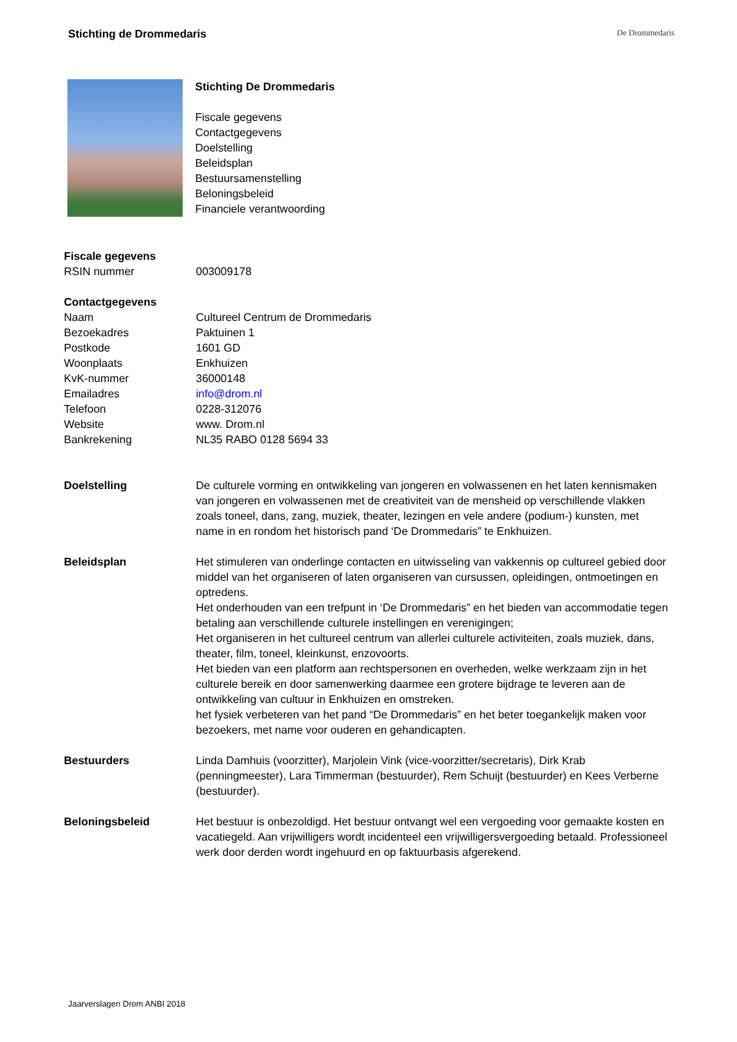Stichting de Drommedaris De Drommedaris
Stichting De Drommedaris
Fiscale gegevens
Contactgegevens
Doelstelling
Beleidsplan
Bestuursamenstelling
Beloningsbeleid
Financiele verantwoording
| Fiscale gegevens | |
| RSIN nummer | 003009178 |
| Contactgegevens | |
| Naam | Cultureel Centrum de Drommedaris |
| Bezoekadres | Paktuinen 1 |
| Postkode | 1601 GD |
| Woonplaats | Enkhuizen |
| KvK-nummer | 36000148 |
| Emailadres | info@drom.nl |
| Telefoon | 0228-312076 |
| Website | www. Drom.nl |
| Bankrekening | NL35 RABO 0128 5694 33 |
| Doelstelling | De culturele vorming en ontwikkeling van jongeren en volwassenen en het laten kennismaken van jongeren en volwassenen met de creativiteit van de mensheid op verschillende vlakken zoals toneel, dans, zang, muziek, theater, lezingen en vele andere (podium-) kunsten, met name in en rondom het historisch pand ‘De Drommedaris” te Enkhuizen. |
| Beleidsplan | Het stimuleren van onderlinge contacten en uitwisseling van vakkennis op cultureel gebied door middel van het organiseren of laten organiseren van cursussen, opleidingen, ontmoetingen en optredens. Het onderhouden van een trefpunt in ‘De Drommedaris” en het bieden van accommodatie tegen betaling aan verschillende culturele instellingen en verenigingen; Het organiseren in het cultureel centrum van allerlei culturele activiteiten, zoals muziek, dans, theater, film, toneel, kleinkunst, enzovoorts. Het bieden van een platform aan rechtspersonen en overheden, welke werkzaam zijn in het culturele bereik en door samenwerking daarmee een grotere bijdrage te leveren aan de ontwikkeling van cultuur in Enkhuizen en omstreken. het fysiek verbeteren van het pand “De Drommedaris” en het beter toegankelijk maken voor bezoekers, met name voor ouderen en gehandicapten. |
| Bestuurders | Linda Damhuis (voorzitter), Marjolein Vink (vice-voorzitter/secretaris), Dirk Krab (penningmeester), Lara Timmerman (bestuurder), Rem Schuijt (bestuurder) en Kees Verberne (bestuurder). |
| Beloningsbeleid | Het bestuur is onbezoldigd. Het bestuur ontvangt wel een vergoeding voor gemaakte kosten en vacatiegeld. Aan vrijwilligers wordt incidenteel een vrijwilligersvergoeding betaald. Professioneel werk door derden wordt ingehuurd en op faktuurbasis afgerekend. |
Jaarverslagen Drom ANBI 2018